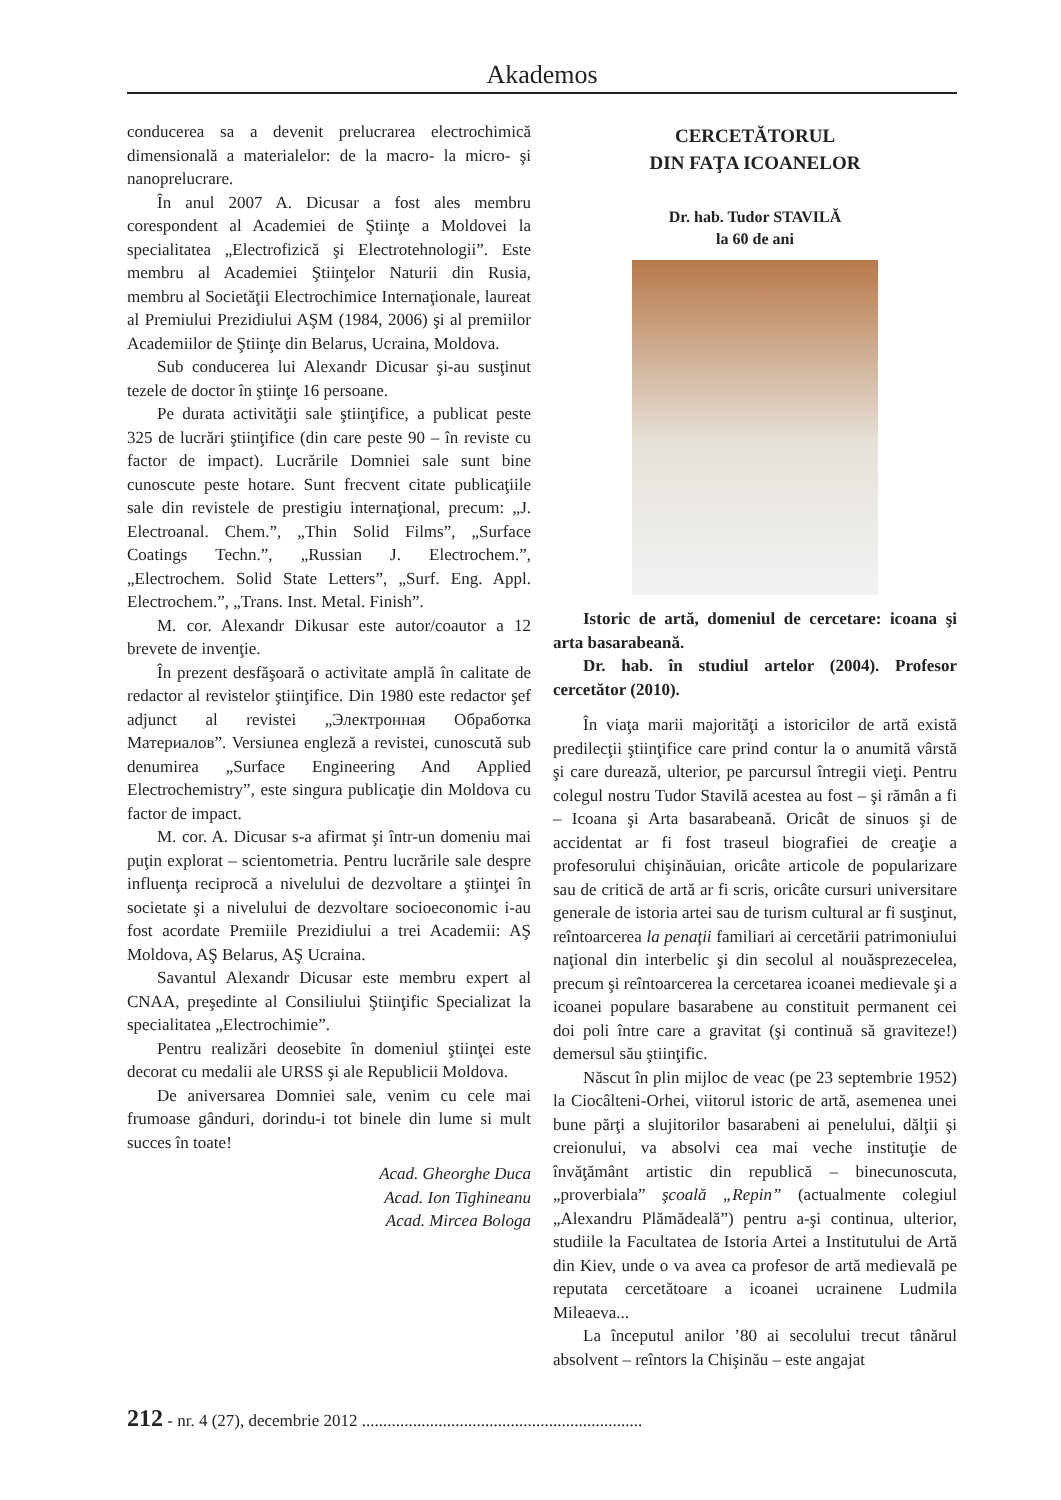Akademos
conducerea sa a devenit prelucrarea electrochimică dimensională a materialelor: de la macro- la micro- şi nanoprelucrare.
În anul 2007 A. Dicusar a fost ales membru corespondent al Academiei de Ştiinţe a Moldovei la specialitatea „Electrofizică şi Electrotehnologii”. Este membru al Academiei Ştiinţelor Naturii din Rusia, membru al Societăţii Electrochimice Internaţionale, laureat al Premiului Prezidiului AŞM (1984, 2006) şi al premiilor Academiilor de Ştiinţe din Belarus, Ucraina, Moldova.
Sub conducerea lui Alexandr Dicusar şi-au susţinut tezele de doctor în ştiinţe 16 persoane.
Pe durata activităţii sale ştiinţifice, a publicat peste 325 de lucrări ştiinţifice (din care peste 90 – în reviste cu factor de impact). Lucrările Domniei sale sunt bine cunoscute peste hotare. Sunt frecvent citate publicaţiile sale din revistele de prestigiu internaţional, precum: „J. Electroanal. Chem.”, „Thin Solid Films”, „Surface Coatings Techn.”, „Russian J. Electrochem.”, „Electrochem. Solid State Letters”, „Surf. Eng. Appl. Electrochem.”, „Trans. Inst. Metal. Finish”.
M. cor. Alexandr Dikusar este autor/coautor a 12 brevete de invenţie.
În prezent desfăşoară o activitate amplă în calitate de redactor al revistelor ştiinţifice. Din 1980 este redactor şef adjunct al revistei „Электронная Обработка Материалов”. Versiunea engleză a revistei, cunoscută sub denumirea „Surface Engineering And Applied Electrochemistry”, este singura publicaţie din Moldova cu factor de impact.
M. cor. A. Dicusar s-a afirmat şi într-un domeniu mai puţin explorat – scientometria. Pentru lucrările sale despre influenţa reciprocă a nivelului de dezvoltare a ştiinţei în societate şi a nivelului de dezvoltare socioeconomic i-au fost acordate Premiile Prezidiului a trei Academii: AŞ Moldova, AŞ Belarus, AŞ Ucraina.
Savantul Alexandr Dicusar este membru expert al CNAA, preşedinte al Consiliului Ştiinţific Specializat la specialitatea „Electrochimie”.
Pentru realizări deosebite în domeniul ştiinţei este decorat cu medalii ale URSS şi ale Republicii Moldova.
De aniversarea Domniei sale, venim cu cele mai frumoase gânduri, dorindu-i tot binele din lume si mult succes în toate!
Acad. Gheorghe Duca
Acad. Ion Tighineanu
Acad. Mircea Bologa
CERCETĂTORUL
DIN FAŢA ICOANELOR
Dr. hab. Tudor STAVILĂ
la 60 de ani
Istoric de artă, domeniul de cercetare: icoana şi arta basarabeană.
Dr. hab. în studiul artelor (2004). Profesor cercetător (2010).
În viaţa marii majorităţi a istoricilor de artă există predilecţii ştiinţifice care prind contur la o anumită vârstă şi care durează, ulterior, pe parcursul întregii vieţi. Pentru colegul nostru Tudor Stavilă acestea au fost – şi rămân a fi – Icoana şi Arta basarabeană. Oricât de sinuos şi de accidentat ar fi fost traseul biografiei de creaţie a profesorului chişinăuian, oricâte articole de popularizare sau de critică de artă ar fi scris, oricâte cursuri universitare generale de istoria artei sau de turism cultural ar fi susţinut, reîntoarcerea la penaţii familiari ai cercetării patrimoniului naţional din interbelic şi din secolul al nouăsprezecelea, precum şi reîntoarcerea la cercetarea icoanei medievale şi a icoanei populare basarabene au constituit permanent cei doi poli între care a gravitat (şi continuă să graviteze!) demersul său ştiinţific.
Născut în plin mijloc de veac (pe 23 septembrie 1952) la Ciocâlteni-Orhei, viitorul istoric de artă, asemenea unei bune părţi a slujitorilor basarabeni ai penelului, dălţii şi creionului, va absolvi cea mai veche instituţie de învăţământ artistic din republică – binecunoscuta, „proverbiala” şcoală „Repin” (actualmente colegiul „Alexandru Plămădeală”) pentru a-şi continua, ulterior, studiile la Facultatea de Istoria Artei a Institutului de Artă din Kiev, unde o va avea ca profesor de artă medievală pe reputata cercetătoare a icoanei ucrainene Ludmila Mileaeva...
La începutul anilor ’80 ai secolului trecut tânărul absolvent – reîntors la Chişinău – este angajat
212 - nr. 4 (27), decembrie 2012 ..................................................................